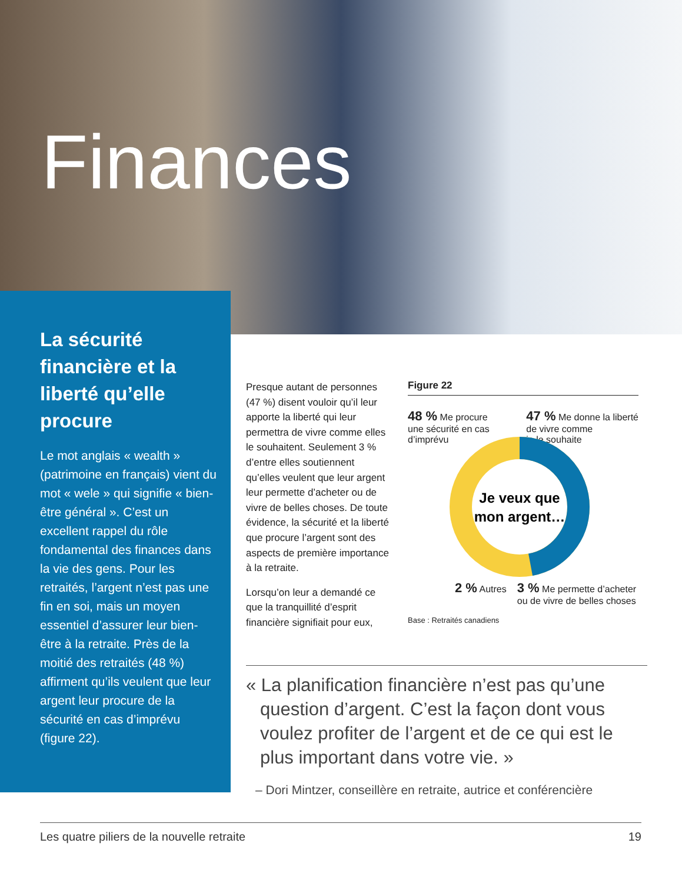Finances
La sécurité financière et la liberté qu’elle procure
Le mot anglais « wealth » (patrimoine en français) vient du mot « wele » qui signifie « bien-être général ». C’est un excellent rappel du rôle fondamental des finances dans la vie des gens. Pour les retraités, l’argent n’est pas une fin en soi, mais un moyen essentiel d’assurer leur bien-être à la retraite. Près de la moitié des retraités (48 %) affirment qu’ils veulent que leur argent leur procure de la sécurité en cas d’imprévu (figure 22).
Presque autant de personnes (47 %) disent vouloir qu’il leur apporte la liberté qui leur permettra de vivre comme elles le souhaitent. Seulement 3 % d’entre elles soutiennent qu’elles veulent que leur argent leur permette d’acheter ou de vivre de belles choses. De toute évidence, la sécurité et la liberté que procure l’argent sont des aspects de première importance à la retraite.
Lorsqu’on leur a demandé ce que la tranquillité d’esprit financière signifiait pour eux,
Figure 22
48 % Me procure
une sécurité en cas
d’imprévu
47 % Me donne la liberté
de vivre comme
je le souhaite
Je veux que
mon argent…
2 % Autres
3 % Me permette d’acheter
ou de vivre de belles choses
Base : Retraités canadiens
« La planification financière n’est pas qu’une question d’argent. C’est la façon dont vous voulez profiter de l’argent et de ce qui est le plus important dans votre vie. »
– Dori Mintzer, conseillère en retraite, autrice et conférencière
Les quatre piliers de la nouvelle retraite 19